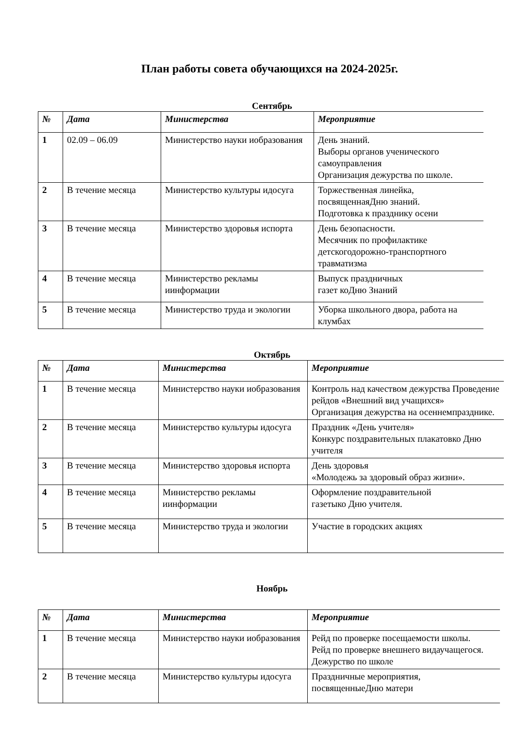План работы совета обучающихся на 2024-2025г.
Сентябрь
| № | Дата | Министерства | Мероприятие |
| --- | --- | --- | --- |
| 1 | 02.09 – 06.09 | Министерство науки иобразования | День знаний. Выборы органов ученического самоуправления Организация дежурства по школе. |
| 2 | В течение месяца | Министерство культуры идосуга | Торжественная линейка, посвященнаяДню знаний. Подготовка к празднику осени |
| 3 | В течение месяца | Министерство здоровья испорта | День безопасности. Месячник по профилактике детскогодорожно-транспортного травматизма |
| 4 | В течение месяца | Министерство рекламы иинформации | Выпуск праздничных газет коДню Знаний |
| 5 | В течение месяца | Министерство труда и экологии | Уборка школьного двора, работа на клумбах |
Октябрь
| № | Дата | Министерства | Мероприятие |
| --- | --- | --- | --- |
| 1 | В течение месяца | Министерство науки иобразования | Контроль над качеством дежурства Проведение рейдов «Внешний вид учащихся» Организация дежурства на осеннемпразднике. |
| 2 | В течение месяца | Министерство культуры идосуга | Праздник «День учителя» Конкурс поздравительных плакатовко Дню учителя |
| 3 | В течение месяца | Министерство здоровья испорта | День здоровья «Молодежь за здоровый образ жизни». |
| 4 | В течение месяца | Министерство рекламы иинформации | Оформление поздравительной газетыко Дню учителя. |
| 5 | В течение месяца | Министерство труда и экологии | Участие в городских акциях |
Ноябрь
| № | Дата | Министерства | Мероприятие |
| --- | --- | --- | --- |
| 1 | В течение месяца | Министерство науки иобразования | Рейд по проверке посещаемости школы. Рейд по проверке внешнего видаучащегося. Дежурство по школе |
| 2 | В течение месяца | Министерство культуры идосуга | Праздничные мероприятия, посвященныеДню матери |